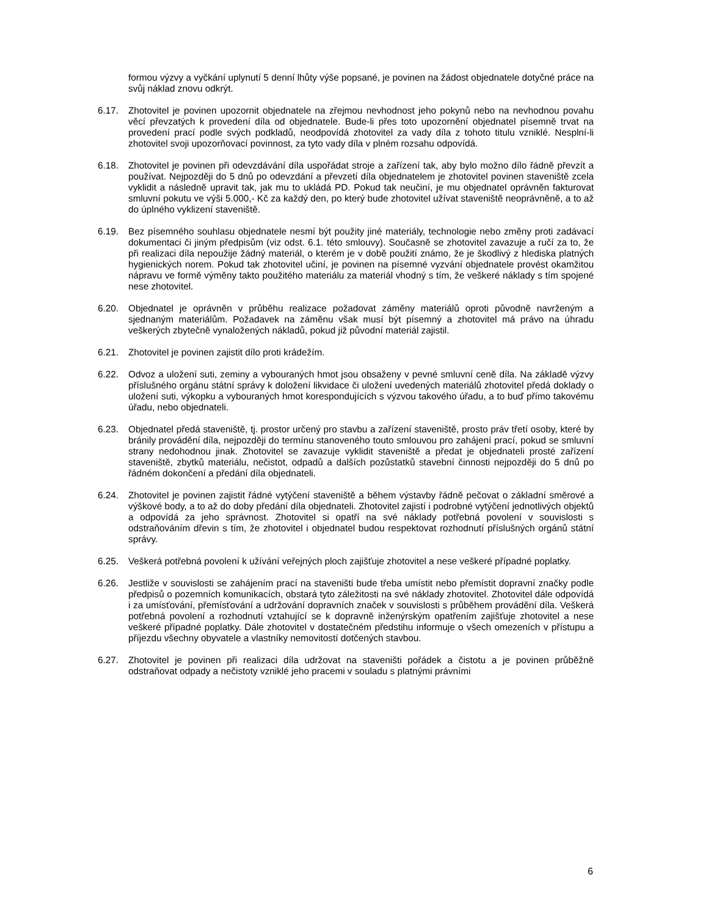formou výzvy a vyčkání uplynutí 5 denní lhůty výše popsané, je povinen na žádost objednatele dotyčné práce na svůj náklad znovu odkrýt.
6.17. Zhotovitel je povinen upozornit objednatele na zřejmou nevhodnost jeho pokynů nebo na nevhodnou povahu věcí převzatých k provedení díla od objednatele. Bude-li přes toto upozornění objednatel písemně trvat na provedení prací podle svých podkladů, neodpovídá zhotovitel za vady díla z tohoto titulu vzniklé. Nesplní-li zhotovitel svoji upozorňovací povinnost, za tyto vady díla v plném rozsahu odpovídá.
6.18. Zhotovitel je povinen při odevzdávání díla uspořádat stroje a zařízení tak, aby bylo možno dílo řádně převzít a používat. Nejpozději do 5 dnů po odevzdání a převzetí díla objednatelem je zhotovitel povinen staveniště zcela vyklidit a následně upravit tak, jak mu to ukládá PD. Pokud tak neučiní, je mu objednatel oprávněn fakturovat smluvní pokutu ve výši 5.000,- Kč za každý den, po který bude zhotovitel užívat staveniště neoprávněně, a to až do úplného vyklizení staveniště.
6.19. Bez písemného souhlasu objednatele nesmí být použity jiné materiály, technologie nebo změny proti zadávací dokumentaci či jiným předpisům (viz odst. 6.1. této smlouvy). Současně se zhotovitel zavazuje a ručí za to, že při realizaci díla nepoužije žádný materiál, o kterém je v době použití známo, že je škodlivý z hlediska platných hygienických norem. Pokud tak zhotovitel učiní, je povinen na písemné vyzvání objednatele provést okamžitou nápravu ve formě výměny takto použitého materiálu za materiál vhodný s tím, že veškeré náklady s tím spojené nese zhotovitel.
6.20. Objednatel je oprávněn v průběhu realizace požadovat záměny materiálů oproti původně navrženým a sjednaným materiálům. Požadavek na záměnu však musí být písemný a zhotovitel má právo na úhradu veškerých zbytečně vynaložených nákladů, pokud již původní materiál zajistil.
6.21. Zhotovitel je povinen zajistit dílo proti krádežím.
6.22. Odvoz a uložení suti, zeminy a vybouraných hmot jsou obsaženy v pevné smluvní ceně díla. Na základě výzvy příslušného orgánu státní správy k doložení likvidace či uložení uvedených materiálů zhotovitel předá doklady o uložení suti, výkopku a vybouraných hmot korespondujících s výzvou takového úřadu, a to buď přímo takovému úřadu, nebo objednateli.
6.23. Objednatel předá staveniště, tj. prostor určený pro stavbu a zařízení staveniště, prosto práv třetí osoby, které by bránily provádění díla, nejpozději do termínu stanoveného touto smlouvou pro zahájení prací, pokud se smluvní strany nedohodnou jinak. Zhotovitel se zavazuje vyklidit staveniště a předat je objednateli prosté zařízení staveniště, zbytků materiálu, nečistot, odpadů a dalších pozůstatků stavební činnosti nejpozději do 5 dnů po řádném dokončení a předání díla objednateli.
6.24. Zhotovitel je povinen zajistit řádné vytýčení staveniště a během výstavby řádně pečovat o základní směrové a výškové body, a to až do doby předání díla objednateli. Zhotovitel zajistí i podrobné vytýčení jednotlivých objektů a odpovídá za jeho správnost. Zhotovitel si opatří na své náklady potřebná povolení v souvislosti s odstraňováním dřevin s tím, že zhotovitel i objednatel budou respektovat rozhodnutí příslušných orgánů státní správy.
6.25. Veškerá potřebná povolení k užívání veřejných ploch zajišťuje zhotovitel a nese veškeré případné poplatky.
6.26. Jestliže v souvislosti se zahájením prací na staveništi bude třeba umístit nebo přemístit dopravní značky podle předpisů o pozemních komunikacích, obstará tyto záležitosti na své náklady zhotovitel. Zhotovitel dále odpovídá i za umísťování, přemísťování a udržování dopravních značek v souvislosti s průběhem provádění díla. Veškerá potřebná povolení a rozhodnutí vztahující se k dopravně inženýrským opatřením zajišťuje zhotovitel a nese veškeré případné poplatky. Dále zhotovitel v dostatečném předstihu informuje o všech omezeních v přístupu a příjezdu všechny obyvatele a vlastníky nemovitostí dotčených stavbou.
6.27. Zhotovitel je povinen při realizaci díla udržovat na staveništi pořádek a čistotu a je povinen průběžně odstraňovat odpady a nečistoty vzniklé jeho pracemi v souladu s platnými právními
6